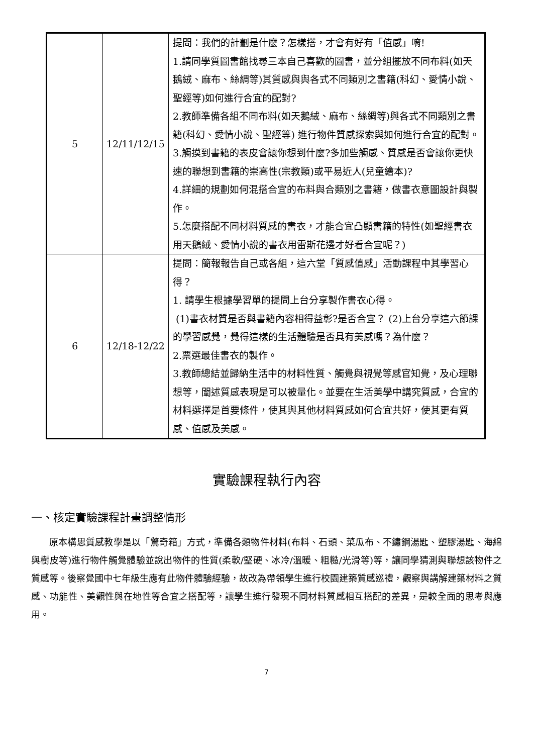| 5 | 12/11/12/15 | 提問：我們的計劃是什麼？怎樣搭，才會有好有「值感」唷! 1.請同學質圖書館找尋三本自己喜歡的圖書，並分組擺放不同布料(如天鵝絨、麻布、絲綢等)其質感與與各式不同類別之書籍(科幻、愛情小說、聖經等)如何進行合宜的配對? 2.教師準備各組不同布料(如天鵝絨、麻布、絲綢等)與各式不同類別之書籍(科幻、愛情小說、聖經等) 進行物件質感探索與如何進行合宜的配對。 3.觸摸到書籍的表皮會讓你想到什麼?多加些觸感、質感是否會讓你更快速的聯想到書籍的崇高性(宗教類)或平易近人(兒童繪本)? 4.詳細的規劃如何混搭合宜的布料與合類別之書籍，做書衣意圖設計與製作。 5.怎麼搭配不同材料質感的書衣，才能合宜凸顯書籍的特性(如聖經書衣用天鵝絨、愛情小說的書衣用雷斯花邊才好看合宜呢？) |
| 6 | 12/18-12/22 | 提問：簡報報告自己或各組，這六堂「質感值感」活動課程中其學習心得？ 1. 請學生根據學習單的提問上台分享製作書衣心得。 (1)書衣材質是否與書籍內容相得益彰?是否合宜？ (2)上台分享這六節課的學習感覺，覺得這樣的生活體驗是否具有美感嗎？為什麼？ 2.票選最佳書衣的製作。 3.教師總結並歸納生活中的材料性質、觸覺與視覺等感官知覺，及心理聯想等，闡述質感表現是可以被量化。並要在生活美學中講究質感，合宜的材料選擇是首要條件，使其與其他材料質感如何合宜共好，使其更有質感、值感及美感。 |
實驗課程執行內容
一、核定實驗課程計畫調整情形
原本構思質感教學是以「驚奇箱」方式，準備各類物件材料(布料、石頭、菜瓜布、不鏽鋼湯匙、塑膠湯匙、海綿與樹皮等)進行物件觸覺體驗並說出物件的性質(柔軟/堅硬、冰冷/溫暖、粗糙/光滑等)等，讓同學猜測與聯想該物件之質感等。後察覺國中七年級生應有此物件體驗經驗，故改為帶領學生進行校園建築質感巡禮，觀察與講解建築材料之質感、功能性、美觀性與在地性等合宜之搭配等，讓學生進行發現不同材料質感相互搭配的差異，是較全面的思考與應用。
7